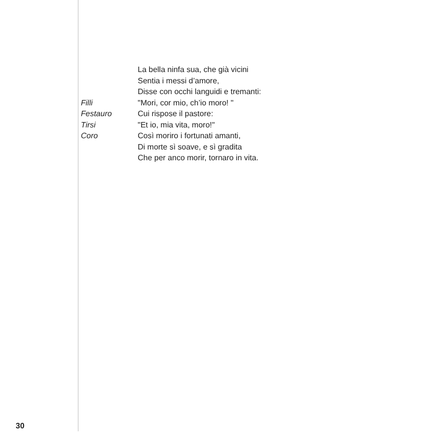La bella ninfa sua, che già vicini
Sentia i messi d’amore,
Disse con occhi languidi e tremanti:
Filli "Mori, cor mio, ch’io moro! "
Festauro Cui rispose il pastore:
Tirsi "Et io, mia vita, moro!"
Coro Così moriro i fortunati amanti,
Di morte sì soave, e sì gradita
Che per anco morir, tornaro in vita.
30